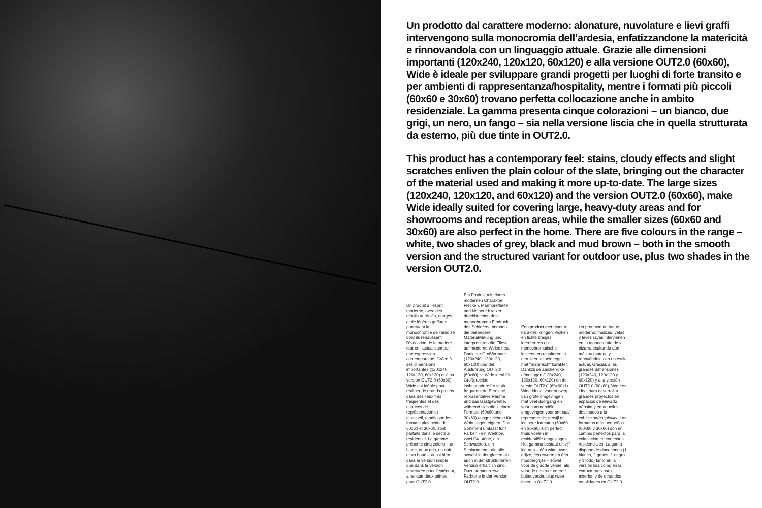Un prodotto dal carattere moderno: alonature, nuvolature e lievi graffi intervengono sulla monocromia dell’ardesia, enfatizzandone la matericità e rinnovandola con un linguaggio attuale. Grazie alle dimensioni importanti (120x240, 120x120, 60x120) e alla versione OUT2.0 (60x60), Wide è ideale per sviluppare grandi progetti per luoghi di forte transito e per ambienti di rappresentanza/hospitality, mentre i formati più piccoli (60x60 e 30x60) trovano perfetta collocazione anche in ambito residenziale. La gamma presenta cinque colorazioni – un bianco, due grigi, un nero, un fango – sia nella versione liscia che in quella strutturata da esterno, più due tinte in OUT2.0.
This product has a contemporary feel: stains, cloudy effects and slight scratches enliven the plain colour of the slate, bringing out the character of the material used and making it more up-to-date. The large sizes (120x240, 120x120, and 60x120) and the version OUT2.0 (60x60), make Wide ideally suited for covering large, heavy-duty areas and for showrooms and reception areas, while the smaller sizes (60x60 and 30x60) are also perfect in the home. There are five colours in the range – white, two shades of grey, black and mud brown – both in the smooth version and the structured variant for outdoor use, plus two shades in the version OUT2.0.
Un produit à l’esprit moderne, avec des détails auréolés, nuagés et de légères griffures ponctuant la monochromie de l’ardoise dont ils rehaussent l’évocation de la matière tout en l’actualisant par une expression contemporaine. Grâce à ses dimensions importantes (120x240, 120x120, 60x120) et à sa version OUT2.0 (60x60), Wide est idéale pour réaliser de grands projets dans des lieux très fréquentés et des espaces de représentation et d’accueil, tandis que les formats plus petits de 60x60 et 30x60, sont parfaits dans le secteur résidentiel. La gamme présente cinq coloris – un blanc, deux gris, un noir et un boue – aussi bien dans la version simple que dans la version structurée pour l’extérieur, ainsi que deux teintes pour OUT2.0.
Ein Produkt mit einem modernen Charakter: Flecken, Marmoreffekte und kleinere Kratzer durchbrechen den monochromen Eindruck des Schiefers, betonen die besondere Materialwirkung und interpretieren die Fliese auf moderne Weise neu. Dank der Großformate (120x240, 120x120, 60x120) und der Ausführung OUT2.0 (60x60) ist Wide ideal für Großprojekte, insbesondere für stark frequentierte Bereiche, repräsentative Räume und das Gastgewerbe, während sich die kleinen Formate (60x60 und 30x60) ausgezeichnet für Wohnungen eignen. Das Sortiment umfasst fünf Farben - ein Weißton, zwei Grautöne, ein Schwarzton, ein Schlammton - die alle sowohl in der glatten als auch in der strukturierten Version erhältlich sind. Dazu kommen zwei Farbtöne in der Version OUT2.0.
Een product met modern karakter: kringen, wolken en lichte krasjes interfereren op monochromatische leisteen en resulteren in een zeer actuele tegel met "materisch" karakter. Dankzij de aanzienlijke afmetingen (120x240, 120x120, 60x120) en de versie OUT2.0 (60x60) is Wide ideaal voor ontwerp van grote omgevingen met veel doorgang en voor commerciële omgevingen voor onthaal/ representatie, terwijl de kleinere formaten (60x60 en 30x60) zich perfect thuis voelen in residentiële omgevingen. Het gamma bestaat uit vijf kleuren – één witte, twee grijze, één zwarte en één moddergrijze – zowel voor de gladde versie, als voor de gestructureerde buitenversie, plus twee tinten in OUT2.0.
Un producto de toque moderno: matices, vetas y leves rayas intervienen en la monocromía de la pizarra exaltando aún más su materia y renovándola con un estilo actual. Gracias a las grandes dimensiones (120x240, 120x120 y 60x120) y a la versión OUT2.0 (60x60), Wide es ideal para desarrollar grandes proyectos en espacios de elevado tránsito y en aquellos destinados a la exhibición/hospitality. Los formatos más pequeños (60x60 y 30x60) son en cambio perfectos para la colocación en contextos residenciales. La gama dispone de cinco tonos (1 blanco, 2 grises, 1 negro y 1 lodo) tanto en la versión lisa como en la estructurada para exterior, y de otras dos tonalidades en OUT2.0.